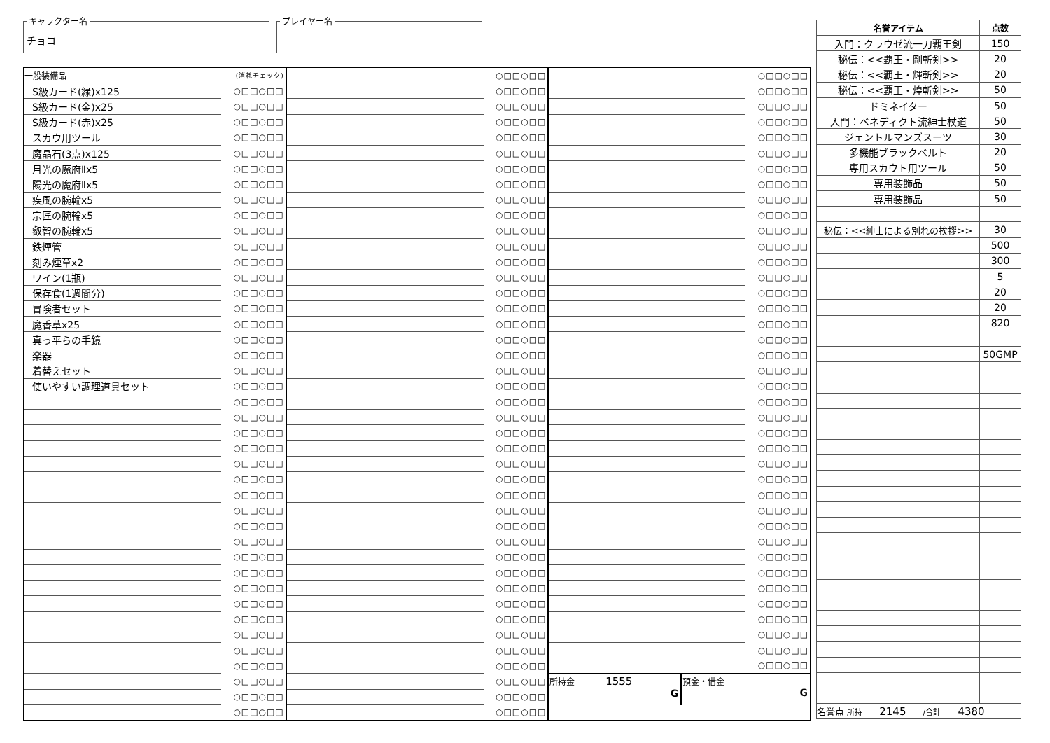キャラクター名
チョコ
プレイヤー名
| 一般装備品 | (消耗チェック) |
| S級カード(緑)x125 | ○□□○□□ |
| S級カード(金)x25 | ○□□○□□ |
| S級カード(赤)x25 | ○□□○□□ |
| スカウ用ツール | ○□□○□□ |
| 魔晶石(3点)x125 | ○□□○□□ |
| 月光の魔府Ⅱx5 | ○□□○□□ |
| 陽光の魔府Ⅱx5 | ○□□○□□ |
| 疾風の腕輪x5 | ○□□○□□ |
| 宗匠の腕輪x5 | ○□□○□□ |
| 叡智の腕輪x5 | ○□□○□□ |
| 鉄煙管 | ○□□○□□ |
| 刻み煙草x2 | ○□□○□□ |
| ワイン(1瓶) | ○□□○□□ |
| 保存食(1週間分) | ○□□○□□ |
| 冒険者セット | ○□□○□□ |
| 魔香草x25 | ○□□○□□ |
| 真っ平らの手鏡 | ○□□○□□ |
| 楽器 | ○□□○□□ |
| 着替えセット | ○□□○□□ |
| 使いやすい調理道具セット | ○□□○□□ |
| | ○□□○□□ |
| | ○□□○□□ |
| | ○□□○□□ |
| | ○□□○□□ |
| | ○□□○□□ |
| | ○□□○□□ |
| | ○□□○□□ |
| | ○□□○□□ |
| | ○□□○□□ |
| | ○□□○□□ |
| | ○□□○□□ |
| | ○□□○□□ |
| | ○□□○□□ |
| | ○□□○□□ |
| | ○□□○□□ |
| | ○□□○□□ |
| | ○□□○□□ |
| | ○□□○□□ |
| | ○□□○□□ |
| | ○□□○□□ |
| | ○□□○□□ |
| | ○□□○□□ |
| | ○□□○□□ |
| | ○□□○□□ |
| | ○□□○□□ |
| | ○□□○□□ |
| | ○□□○□□ |
| | ○□□○□□ |
| | ○□□○□□ |
| | ○□□○□□ |
| | ○□□○□□ |
| | ○□□○□□ |
| | ○□□○□□ |
| | ○□□○□□ |
| | ○□□○□□ |
| | ○□□○□□ |
| | ○□□○□□ |
| | ○□□○□□ |
| | ○□□○□□ |
| | ○□□○□□ |
| | ○□□○□□ |
| | ○□□○□□ |
| | ○□□○□□ |
| | ○□□○□□ |
| | ○□□○□□ |
| | ○□□○□□ |
| | ○□□○□□ |
| | ○□□○□□ |
| | ○□□○□□ |
| | ○□□○□□ |
| | ○□□○□□ |
| | ○□□○□□ |
| | ○□□○□□ |
| | ○□□○□□ |
| | ○□□○□□ |
| | ○□□○□□ |
| | ○□□○□□ |
| | ○□□○□□ |
| | ○□□○□□ |
| | ○□□○□□ |
| | ○□□○□□ |
| | ○□□○□□ |
| | ○□□○□□ |
| | ○□□○□□ |
| | ○□□○□□ |
| | ○□□○□□ |
| | ○□□○□□ |
| | ○□□○□□ |
| | ○□□○□□ |
| | ○□□○□□ |
| | ○□□○□□ |
| | ○□□○□□ |
| | ○□□○□□ |
| | ○□□○□□ |
| | ○□□○□□ |
| | ○□□○□□ |
| | ○□□○□□ |
| | ○□□○□□ |
| | ○□□○□□ |
| | ○□□○□□ |
| | ○□□○□□ |
| | ○□□○□□ |
| | ○□□○□□ |
| | ○□□○□□ |
| | ○□□○□□ |
| | ○□□○□□ |
| | ○□□○□□ |
| | ○□□○□□ |
| | ○□□○□□ |
| | ○□□○□□ |
| | ○□□○□□ |
| | ○□□○□□ |
| | ○□□○□□ |
| | ○□□○□□ |
| | ○□□○□□ |
| | ○□□○□□ |
| | ○□□○□□ |
| | ○□□○□□ |
| | ○□□○□□ |
| | ○□□○□□ |
| | ○□□○□□ |
| | ○□□○□□ |
| 所持金 1555 G | 預金・借金 G |
| 名誉アイテム | 点数 |
| --- | --- |
| 入門：クラウゼ流一刀覇王剣 | 150 |
| 秘伝：<<覇王・剛斬剣>> | 20 |
| 秘伝：<<覇王・輝斬剣>> | 20 |
| 秘伝：<<覇王・煌斬剣>> | 50 |
| ドミネイター | 50 |
| 入門：ベネディクト流紳士杖道 | 50 |
| ジェントルマンズスーツ | 30 |
| 多機能ブラックベルト | 20 |
| 専用スカウト用ツール | 50 |
| 専用装飾品 | 50 |
| 専用装飾品 | 50 |
| 秘伝：<<紳士による別れの挨拶>> | 30 |
| | 500 |
| | 300 |
| | 5 |
| | 20 |
| | 20 |
| | 820 |
| | 50GMP |
| 名誉点 所持 2145 /合計 4380 | |